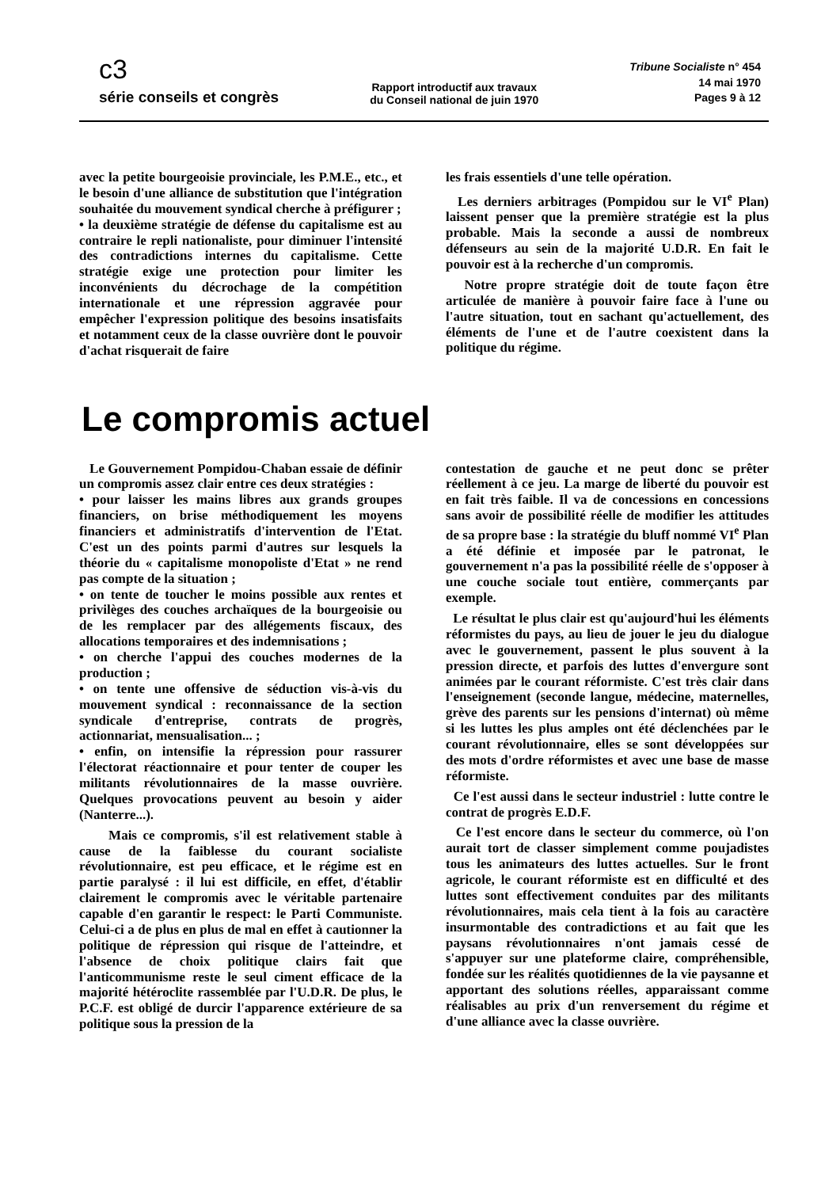c3
série conseils et congrès
Rapport introductif aux travaux
du Conseil national de juin 1970
Tribune Socialiste n° 454
14 mai 1970
Pages 9 à 12
avec la petite bourgeoisie provinciale, les P.M.E., etc., et le besoin d'une alliance de substitution que l'intégration souhaitée du mouvement syndical cherche à préfigurer ;
• la deuxième stratégie de défense du capitalisme est au contraire le repli nationaliste, pour diminuer l'intensité des contradictions internes du capitalisme. Cette stratégie exige une protection pour limiter les inconvénients du décrochage de la compétition internationale et une répression aggravée pour empêcher l'expression politique des besoins insatisfaits et notamment ceux de la classe ouvrière dont le pouvoir d'achat risquerait de faire
les frais essentiels d'une telle opération.
Les derniers arbitrages (Pompidou sur le VI<sup>e</sup> Plan) laissent penser que la première stratégie est la plus probable. Mais la seconde a aussi de nombreux défenseurs au sein de la majorité U.D.R. En fait le pouvoir est à la recherche d'un compromis.
Notre propre stratégie doit de toute façon être articulée de manière à pouvoir faire face à l'une ou l'autre situation, tout en sachant qu'actuellement, des éléments de l'une et de l'autre coexistent dans la politique du régime.
Le compromis actuel
Le Gouvernement Pompidou-Chaban essaie de définir un compromis assez clair entre ces deux stratégies :
• pour laisser les mains libres aux grands groupes financiers, on brise méthodiquement les moyens financiers et administratifs d'intervention de l'Etat. C'est un des points parmi d'autres sur lesquels la théorie du « capitalisme monopoliste d'Etat » ne rend pas compte de la situation ;
• on tente de toucher le moins possible aux rentes et privilèges des couches archaïques de la bourgeoisie ou de les remplacer par des allégements fiscaux, des allocations temporaires et des indemnisations ;
• on cherche l'appui des couches modernes de la production ;
• on tente une offensive de séduction vis-à-vis du mouvement syndical : reconnaissance de la section syndicale d'entreprise, contrats de progrès, actionnariat, mensualisation... ;
• enfin, on intensifie la répression pour rassurer l'électorat réactionnaire et pour tenter de couper les militants révolutionnaires de la masse ouvrière. Quelques provocations peuvent au besoin y aider (Nanterre...).
Mais ce compromis, s'il est relativement stable à cause de la faiblesse du courant socialiste révolutionnaire, est peu efficace, et le régime est en partie paralysé : il lui est difficile, en effet, d'établir clairement le compromis avec le véritable partenaire capable d'en garantir le respect: le Parti Communiste. Celui-ci a de plus en plus de mal en effet à cautionner la politique de répression qui risque de l'atteindre, et l'absence de choix politique clairs fait que l'anticommunisme reste le seul ciment efficace de la majorité hétéroclite rassemblée par l'U.D.R. De plus, le P.C.F. est obligé de durcir l'apparence extérieure de sa politique sous la pression de la
contestation de gauche et ne peut donc se prêter réellement à ce jeu. La marge de liberté du pouvoir est en fait très faible. Il va de concessions en concessions sans avoir de possibilité réelle de modifier les attitudes de sa propre base : la stratégie du bluff nommé VI<sup>e</sup> Plan a été définie et imposée par le patronat, le gouvernement n'a pas la possibilité réelle de s'opposer à une couche sociale tout entière, commerçants par exemple.
Le résultat le plus clair est qu'aujourd'hui les éléments réformistes du pays, au lieu de jouer le jeu du dialogue avec le gouvernement, passent le plus souvent à la pression directe, et parfois des luttes d'envergure sont animées par le courant réformiste. C'est très clair dans l'enseignement (seconde langue, médecine, maternelles, grève des parents sur les pensions d'internat) où même si les luttes les plus amples ont été déclenchées par le courant révolutionnaire, elles se sont développées sur des mots d'ordre réformistes et avec une base de masse réformiste.
Ce l'est aussi dans le secteur industriel : lutte contre le contrat de progrès E.D.F.
Ce l'est encore dans le secteur du commerce, où l'on aurait tort de classer simplement comme poujadistes tous les animateurs des luttes actuelles. Sur le front agricole, le courant réformiste est en difficulté et des luttes sont effectivement conduites par des militants révolutionnaires, mais cela tient à la fois au caractère insurmontable des contradictions et au fait que les paysans révolutionnaires n'ont jamais cessé de s'appuyer sur une plateforme claire, compréhensible, fondée sur les réalités quotidiennes de la vie paysanne et apportant des solutions réelles, apparaissant comme réalisables au prix d'un renversement du régime et d'une alliance avec la classe ouvrière.